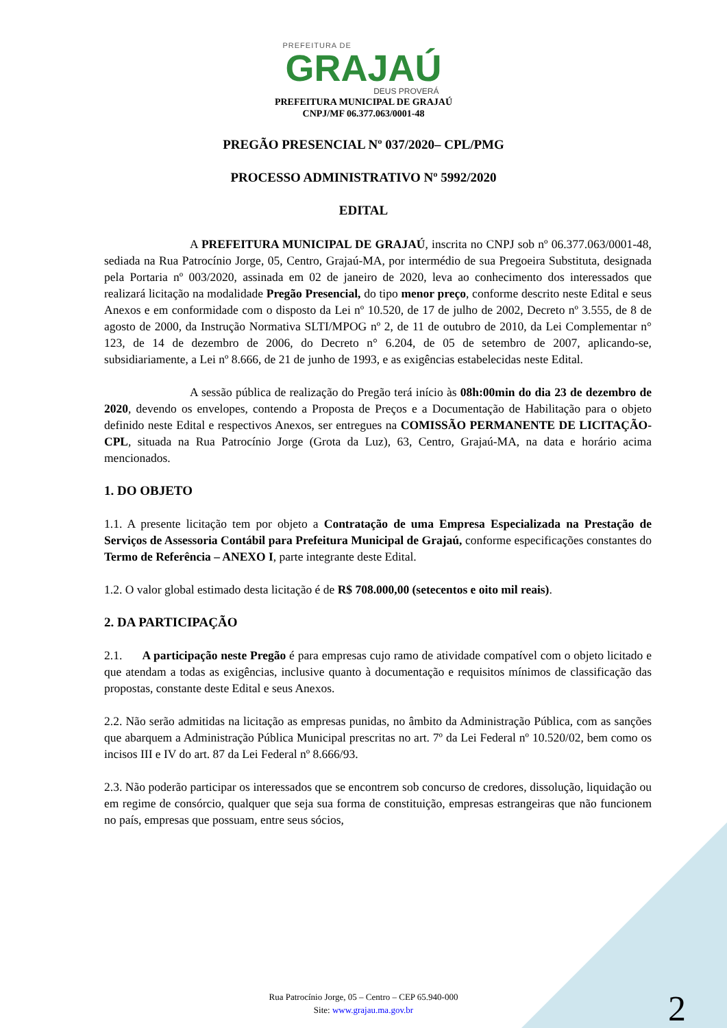PREFEITURA DE
GRAJAÚ
DEUS PROVERÁ
PREFEITURA MUNICIPAL DE GRAJAÚ
CNPJ/MF 06.377.063/0001-48
PREGÃO PRESENCIAL Nº 037/2020– CPL/PMG
PROCESSO ADMINISTRATIVO Nº 5992/2020
EDITAL
A PREFEITURA MUNICIPAL DE GRAJAÚ, inscrita no CNPJ sob nº 06.377.063/0001-48, sediada na Rua Patrocínio Jorge, 05, Centro, Grajaú-MA, por intermédio de sua Pregoeira Substituta, designada pela Portaria nº 003/2020, assinada em 02 de janeiro de 2020, leva ao conhecimento dos interessados que realizará licitação na modalidade Pregão Presencial, do tipo menor preço, conforme descrito neste Edital e seus Anexos e em conformidade com o disposto da Lei nº 10.520, de 17 de julho de 2002, Decreto nº 3.555, de 8 de agosto de 2000, da Instrução Normativa SLTI/MPOG nº 2, de 11 de outubro de 2010, da Lei Complementar n° 123, de 14 de dezembro de 2006, do Decreto n° 6.204, de 05 de setembro de 2007, aplicando-se, subsidiariamente, a Lei nº 8.666, de 21 de junho de 1993, e as exigências estabelecidas neste Edital.
A sessão pública de realização do Pregão terá início às 08h:00min do dia 23 de dezembro de 2020, devendo os envelopes, contendo a Proposta de Preços e a Documentação de Habilitação para o objeto definido neste Edital e respectivos Anexos, ser entregues na COMISSÃO PERMANENTE DE LICITAÇÃO-CPL, situada na Rua Patrocínio Jorge (Grota da Luz), 63, Centro, Grajaú-MA, na data e horário acima mencionados.
1. DO OBJETO
1.1. A presente licitação tem por objeto a Contratação de uma Empresa Especializada na Prestação de Serviços de Assessoria Contábil para Prefeitura Municipal de Grajaú, conforme especificações constantes do Termo de Referência – ANEXO I, parte integrante deste Edital.
1.2. O valor global estimado desta licitação é de R$ 708.000,00 (setecentos e oito mil reais).
2. DA PARTICIPAÇÃO
2.1. A participação neste Pregão é para empresas cujo ramo de atividade compatível com o objeto licitado e que atendam a todas as exigências, inclusive quanto à documentação e requisitos mínimos de classificação das propostas, constante deste Edital e seus Anexos.
2.2. Não serão admitidas na licitação as empresas punidas, no âmbito da Administração Pública, com as sanções que abarquem a Administração Pública Municipal prescritas no art. 7º da Lei Federal nº 10.520/02, bem como os incisos III e IV do art. 87 da Lei Federal nº 8.666/93.
2.3. Não poderão participar os interessados que se encontrem sob concurso de credores, dissolução, liquidação ou em regime de consórcio, qualquer que seja sua forma de constituição, empresas estrangeiras que não funcionem no país, empresas que possuam, entre seus sócios,
Rua Patrocínio Jorge, 05 – Centro – CEP 65.940-000
Site: www.grajau.ma.gov.br
2